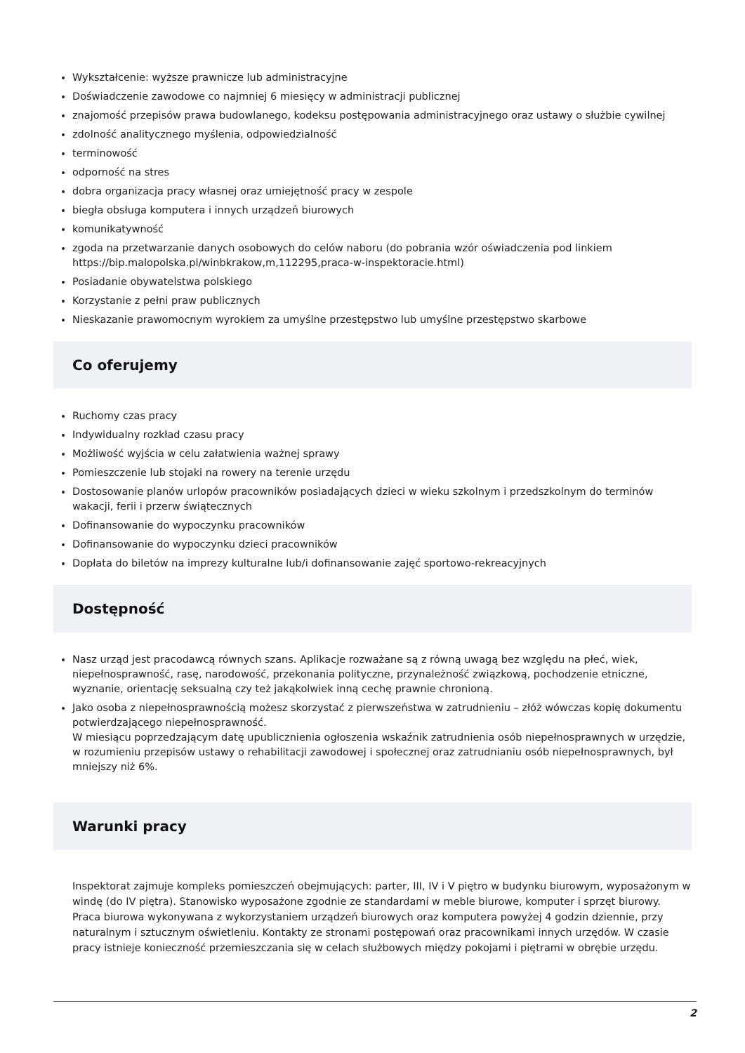Wykształcenie: wyższe prawnicze lub administracyjne
Doświadczenie zawodowe co najmniej 6 miesięcy w administracji publicznej
znajomość przepisów prawa budowlanego, kodeksu postępowania administracyjnego oraz ustawy o służbie cywilnej
zdolność analitycznego myślenia, odpowiedzialność
terminowość
odporność na stres
dobra organizacja pracy własnej oraz umiejętność pracy w zespole
biegła obsługa komputera i innych urządzeń biurowych
komunikatywność
zgoda na przetwarzanie danych osobowych do celów naboru (do pobrania wzór oświadczenia pod linkiem https://bip.malopolska.pl/winbkrakow,m,112295,praca-w-inspektoracie.html)
Posiadanie obywatelstwa polskiego
Korzystanie z pełni praw publicznych
Nieskazanie prawomocnym wyrokiem za umyślne przestępstwo lub umyślne przestępstwo skarbowe
Co oferujemy
Ruchomy czas pracy
Indywidualny rozkład czasu pracy
Możliwość wyjścia w celu załatwienia ważnej sprawy
Pomieszczenie lub stojaki na rowery na terenie urzędu
Dostosowanie planów urlopów pracowników posiadających dzieci w wieku szkolnym i przedszkolnym do terminów wakacji, ferii i przerw świątecznych
Dofinansowanie do wypoczynku pracowników
Dofinansowanie do wypoczynku dzieci pracowników
Dopłata do biletów na imprezy kulturalne lub/i dofinansowanie zajęć sportowo-rekreacyjnych
Dostępność
Nasz urząd jest pracodawcą równych szans. Aplikacje rozważane są z równą uwagą bez względu na płeć, wiek, niepełnosprawność, rasę, narodowość, przekonania polityczne, przynależność związkową, pochodzenie etniczne, wyznanie, orientację seksualną czy też jakąkolwiek inną cechę prawnie chronioną.
Jako osoba z niepełnosprawnością możesz skorzystać z pierwszeństwa w zatrudnieniu – złóż wówczas kopię dokumentu potwierdzającego niepełnosprawność.
W miesiącu poprzedzającym datę upublicznienia ogłoszenia wskaźnik zatrudnienia osób niepełnosprawnych w urzędzie, w rozumieniu przepisów ustawy o rehabilitacji zawodowej i społecznej oraz zatrudnianiu osób niepełnosprawnych, był mniejszy niż 6%.
Warunki pracy
Inspektorat zajmuje kompleks pomieszczeń obejmujących: parter, III, IV i V piętro w budynku biurowym, wyposażonym w windę (do IV piętra). Stanowisko wyposażone zgodnie ze standardami w meble biurowe, komputer i sprzęt biurowy. Praca biurowa wykonywana z wykorzystaniem urządzeń biurowych oraz komputera powyżej 4 godzin dziennie, przy naturalnym i sztucznym oświetleniu. Kontakty ze stronami postępowań oraz pracownikami innych urzędów. W czasie pracy istnieje konieczność przemieszczania się w celach służbowych między pokojami i piętrami w obrębie urzędu.
2